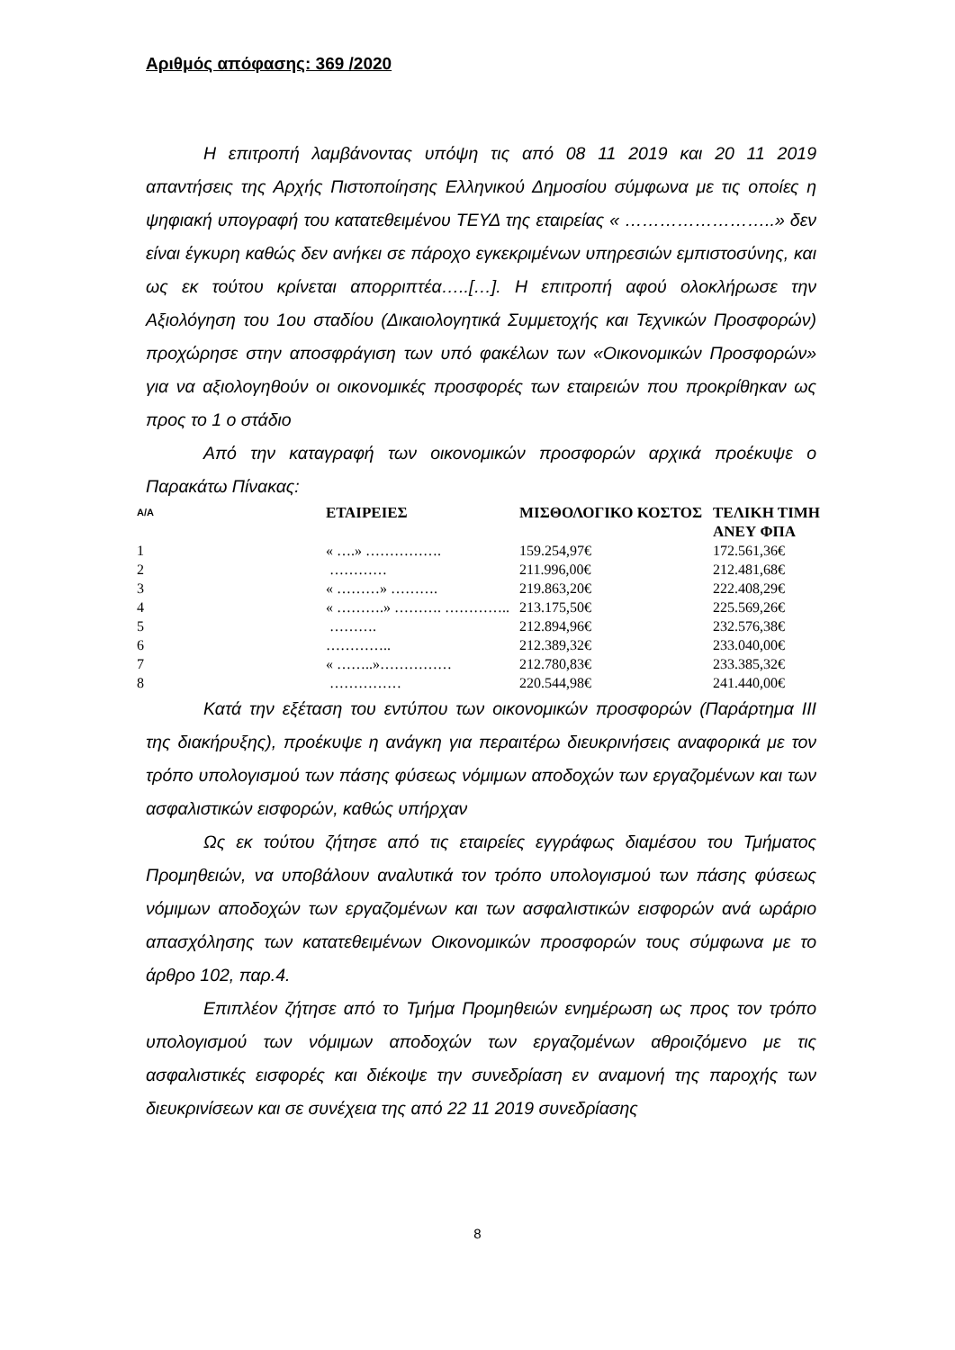Αριθμός απόφασης: 369 /2020
Η επιτροπή λαμβάνοντας υπόψη τις από 08 11 2019 και 20 11 2019 απαντήσεις της Αρχής Πιστοποίησης Ελληνικού Δημοσίου σύμφωνα με τις οποίες η ψηφιακή υπογραφή του κατατεθειμένου ΤΕΥΔ της εταιρείας « ……………………..» δεν είναι έγκυρη καθώς δεν ανήκει σε πάροχο εγκεκριμένων υπηρεσιών εμπιστοσύνης, και ως εκ τούτου κρίνεται απορριπτέα…..[…]. Η επιτροπή αφού ολοκλήρωσε την Αξιολόγηση του 1ου σταδίου (Δικαιολογητικά Συμμετοχής και Τεχνικών Προσφορών) προχώρησε στην αποσφράγιση των υπό φακέλων των «Οικονομικών Προσφορών» για να αξιολογηθούν οι οικονομικές προσφορές των εταιρειών που προκρίθηκαν ως προς το 1 ο στάδιο
Από την καταγραφή των οικονομικών προσφορών αρχικά προέκυψε ο Παρακάτω Πίνακας:
| Α/Α | ΕΤΑΙΡΕΙΕΣ | ΜΙΣΘΟΛΟΓΙΚΟ ΚΟΣΤΟΣ | ΤΕΛΙΚΗ ΤΙΜΗ ΑΝΕΥ ΦΠΑ |
| --- | --- | --- | --- |
| 1 | « ….» ……………. | 159.254,97€ | 172.561,36€ |
| 2 | ………… | 211.996,00€ | 212.481,68€ |
| 3 | « ………» ………. | 219.863,20€ | 222.408,29€ |
| 4 | « ……….» ………. ………….. | 213.175,50€ | 225.569,26€ |
| 5 | ………. | 212.894,96€ | 232.576,38€ |
| 6 | ………….. | 212.389,32€ | 233.040,00€ |
| 7 | « ……..»…………… | 212.780,83€ | 233.385,32€ |
| 8 | …………… | 220.544,98€ | 241.440,00€ |
Κατά την εξέταση του εντύπου των οικονομικών προσφορών (Παράρτημα ΙΙΙ της διακήρυξης), προέκυψε η ανάγκη για περαιτέρω διευκρινήσεις αναφορικά με τον τρόπο υπολογισμού των πάσης φύσεως νόμιμων αποδοχών των εργαζομένων και των ασφαλιστικών εισφορών, καθώς υπήρχαν
Ως εκ τούτου ζήτησε από τις εταιρείες εγγράφως διαμέσου του Τμήματος Προμηθειών, να υποβάλουν αναλυτικά τον τρόπο υπολογισμού των πάσης φύσεως νόμιμων αποδοχών των εργαζομένων και των ασφαλιστικών εισφορών ανά ωράριο απασχόλησης των κατατεθειμένων Οικονομικών προσφορών τους σύμφωνα με το άρθρο 102, παρ.4.
Επιπλέον ζήτησε από το Τμήμα Προμηθειών ενημέρωση ως προς τον τρόπο υπολογισμού των νόμιμων αποδοχών των εργαζομένων αθροιζόμενο με τις ασφαλιστικές εισφορές και διέκοψε την συνεδρίαση εν αναμονή της παροχής των διευκρινίσεων και σε συνέχεια της από 22 11 2019 συνεδρίασης
8